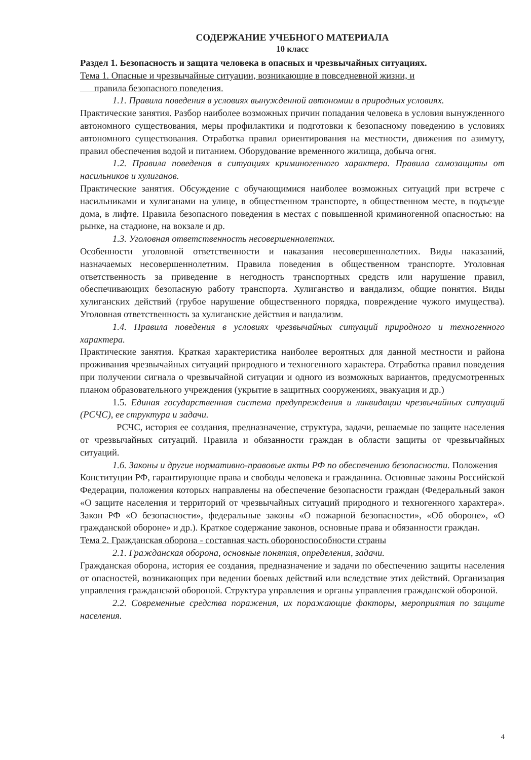СОДЕРЖАНИЕ УЧЕБНОГО МАТЕРИАЛА
10 класс
Раздел 1. Безопасность и защита человека в опасных и чрезвычайных ситуациях.
Тема 1. Опасные и чрезвычайные ситуации, возникающие в повседневной жизни, и
правила безопасного поведения.
1.1. Правила поведения в условиях вынужденной автономии в природных условиях.
Практические занятия. Разбор наиболее возможных причин попадания человека в условия вынужденного автономного существования, меры профилактики и подготовки к безопасному поведению в условиях автономного существования. Отработка правил ориентирования на местности, движения по азимуту, правил обеспечения водой и питанием. Оборудование временного жилища, добыча огня.
1.2. Правила поведения в ситуациях криминогенного характера. Правила самозащиты от насильников и хулиганов.
Практические занятия. Обсуждение с обучающимися наиболее возможных ситуаций при встрече с насильниками и хулиганами на улице, в общественном транспорте, в общественном месте, в подъезде дома, в лифте. Правила безопасного поведения в местах с повышенной криминогенной опасностью: на рынке, на стадионе, на вокзале и др.
1.3. Уголовная ответственность несовершеннолетних.
Особенности уголовной ответственности и наказания несовершеннолетних. Виды наказаний, назначаемых несовершеннолетним. Правила поведения в общественном транспорте. Уголовная ответственность за приведение в негодность транспортных средств или нарушение правил, обеспечивающих безопасную работу транспорта. Хулиганство и вандализм, общие понятия. Виды хулиганских действий (грубое нарушение общественного порядка, повреждение чужого имущества). Уголовная ответственность за хулиганские действия и вандализм.
1.4. Правила поведения в условиях чрезвычайных ситуаций природного и техногенного характера.
Практические занятия. Краткая характеристика наиболее вероятных для данной местности и района проживания чрезвычайных ситуаций природного и техногенного характера. Отработка правил поведения при получении сигнала о чрезвычайной ситуации и одного из возможных вариантов, предусмотренных планом образовательного учреждения (укрытие в защитных сооружениях, эвакуация и др.)
1.5. Единая государственная система предупреждения и ликвидации чрезвычайных ситуаций (РСЧС), ее структура и задачи.
РСЧС, история ее создания, предназначение, структура, задачи, решаемые по защите населения от чрезвычайных ситуаций. Правила и обязанности граждан в области защиты от чрезвычайных ситуаций.
1.6. Законы и другие нормативно-правовые акты РФ по обеспечению безопасности. Положения
Конституции РФ, гарантирующие права и свободы человека и гражданина. Основные законы Российской Федерации, положения которых направлены на обеспечение безопасности граждан (Федеральный закон «О защите населения и территорий от чрезвычайных ситуаций природного и техногенного характера». Закон РФ «О безопасности», федеральные законы «О пожарной безопасности», «Об обороне», «О гражданской обороне» и др.). Краткое содержание законов, основные права и обязанности граждан.
Тема 2. Гражданская оборона - составная часть обороноспособности страны
2.1. Гражданская оборона, основные понятия, определения, задачи.
Гражданская оборона, история ее создания, предназначение и задачи по обеспечению защиты населения от опасностей, возникающих при ведении боевых действий или вследствие этих действий. Организация управления гражданской обороной. Структура управления и органы управления гражданской обороной.
2.2. Современные средства поражения, их поражающие факторы, мероприятия по защите населения.
4